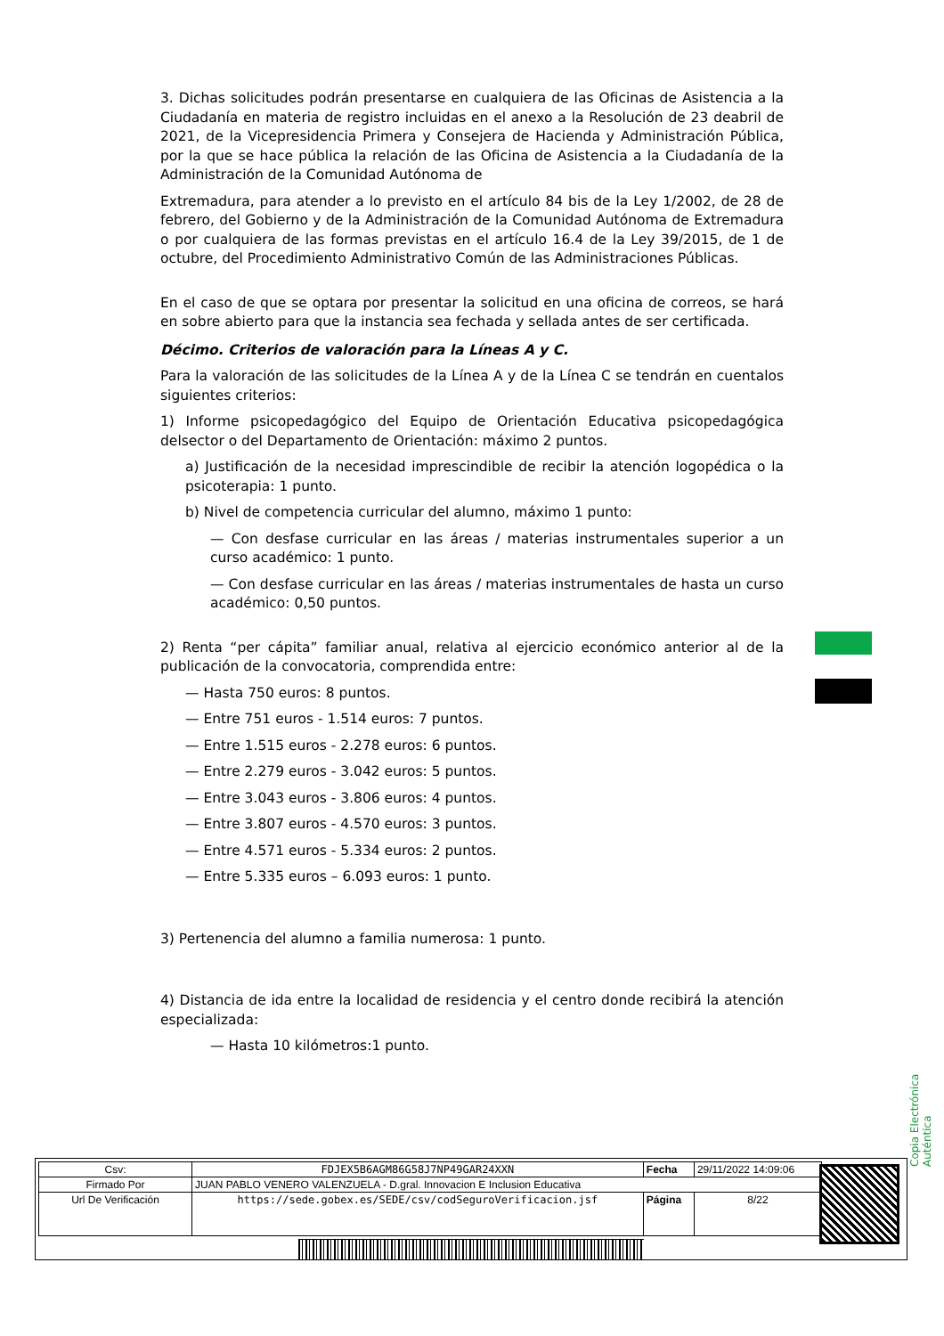3. Dichas solicitudes podrán presentarse en cualquiera de las Oficinas de Asistencia a la Ciudadanía en materia de registro incluidas en el anexo a la Resolución de 23 deabril de 2021, de la Vicepresidencia Primera y Consejera de Hacienda y Administración Pública, por la que se hace pública la relación de las Oficina de Asistencia a la Ciudadanía de la Administración de la Comunidad Autónoma de
Extremadura, para atender a lo previsto en el artículo 84 bis de la Ley 1/2002, de 28 de febrero, del Gobierno y de la Administración de la Comunidad Autónoma de Extremadura o por cualquiera de las formas previstas en el artículo 16.4 de la Ley 39/2015, de 1 de octubre, del Procedimiento Administrativo Común de las Administraciones Públicas.
En el caso de que se optara por presentar la solicitud en una oficina de correos, se hará en sobre abierto para que la instancia sea fechada y sellada antes de ser certificada.
Décimo. Criterios de valoración para la Líneas A y C.
Para la valoración de las solicitudes de la Línea A y de la Línea C se tendrán en cuentalos siguientes criterios:
1) Informe psicopedagógico del Equipo de Orientación Educativa psicopedagógica delsector o del Departamento de Orientación: máximo 2 puntos.
a) Justificación de la necesidad imprescindible de recibir la atención logopédica o la psicoterapia: 1 punto.
b) Nivel de competencia curricular del alumno, máximo 1 punto:
— Con desfase curricular en las áreas / materias instrumentales superior a un curso académico: 1 punto.
— Con desfase curricular en las áreas / materias instrumentales de hasta un curso académico: 0,50 puntos.
2) Renta “per cápita” familiar anual, relativa al ejercicio económico anterior al de la publicación de la convocatoria, comprendida entre:
— Hasta 750 euros: 8 puntos.
— Entre 751 euros - 1.514 euros: 7 puntos.
— Entre 1.515 euros - 2.278 euros: 6 puntos.
— Entre 2.279 euros - 3.042 euros: 5 puntos.
— Entre 3.043 euros - 3.806 euros: 4 puntos.
— Entre 3.807 euros - 4.570 euros: 3 puntos.
— Entre 4.571 euros - 5.334 euros: 2 puntos.
— Entre 5.335 euros – 6.093 euros: 1 punto.
3) Pertenencia del alumno a familia numerosa: 1 punto.
4) Distancia de ida entre la localidad de residencia y el centro donde recibirá la atención especializada:
— Hasta 10 kilómetros:1 punto.
Copia Electrónica Auténtica
| Csv: | FDJEX5B6AGM86G58J7NP49GAR24XXN | Fecha | 29/11/2022 14:09:06 |
| Firmado Por | JUAN PABLO VENERO VALENZUELA - D.gral. Innovacion E Inclusion Educativa | | |
| Url De Verificación | https://sede.gobex.es/SEDE/csv/codSeguroVerificacion.jsf | Página | 8/22 |